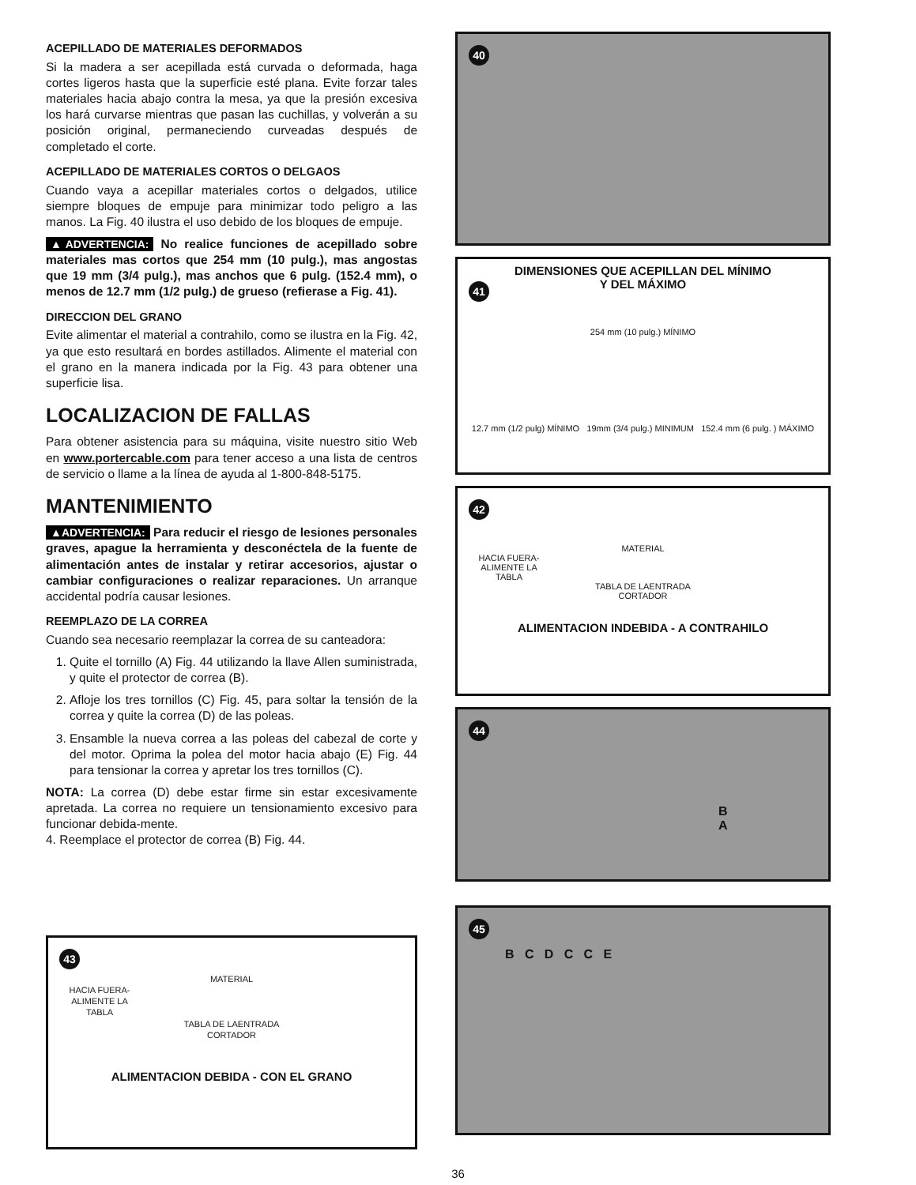ACEPILLADO DE MATERIALES DEFORMADOS
Si la madera a ser acepillada está curvada o deformada, haga cortes ligeros hasta que la superficie esté plana. Evite forzar tales materiales hacia abajo contra la mesa, ya que la presión excesiva los hará curvarse mientras que pasan las cuchillas, y volverán a su posición original, permaneciendo curveadas después de completado el corte.
ACEPILLADO DE MATERIALES CORTOS O DELGAOS
Cuando vaya a acepillar materiales cortos o delgados, utilice siempre bloques de empuje para minimizar todo peligro a las manos. La Fig. 40 ilustra el uso debido de los bloques de empuje.
▲ADVERTENCIA: No realice funciones de acepillado sobre materiales mas cortos que 254 mm (10 pulg.), mas angostas que 19 mm (3/4 pulg.), mas anchos que 6 pulg. (152.4 mm), o menos de 12.7 mm (1/2 pulg.) de grueso (refierase a Fig. 41).
DIRECCION DEL GRANO
Evite alimentar el material a contrahilo, como se ilustra en la Fig. 42, ya que esto resultará en bordes astillados. Alimente el material con el grano en la manera indicada por la Fig. 43 para obtener una superficie lisa.
LOCALIZACION DE FALLAS
Para obtener asistencia para su máquina, visite nuestro sitio Web en www.portercable.com para tener acceso a una lista de centros de servicio o llame a la línea de ayuda al 1-800-848-5175.
MANTENIMIENTO
▲ADVERTENCIA: Para reducir el riesgo de lesiones personales graves, apague la herramienta y desconéctela de la fuente de alimentación antes de instalar y retirar accesorios, ajustar o cambiar configuraciones o realizar reparaciones. Un arranque accidental podría causar lesiones.
REEMPLAZO DE LA CORREA
Cuando sea necesario reemplazar la correa de su canteadora:
1. Quite el tornillo (A) Fig. 44 utilizando la llave Allen suministrada, y quite el protector de correa (B).
2. Afloje los tres tornillos (C) Fig. 45, para soltar la tensión de la correa y quite la correa (D) de las poleas.
3. Ensamble la nueva correa a las poleas del cabezal de corte y del motor. Oprima la polea del motor hacia abajo (E) Fig. 44 para tensionar la correa y apretar los tres tornillos (C).
NOTA: La correa (D) debe estar firme sin estar excesivamente apretada. La correa no requiere un tensionamiento excesivo para funcionar debida-mente.
4. Reemplace el protector de correa (B) Fig. 44.
43
MATERIAL
HACIA FUERA- ALIMENTE LA TABLA
TABLA DE LAENTRADA
CORTADOR
ALIMENTACION DEBIDA - CON EL GRANO
40
41
DIMENSIONES QUE ACEPILLAN DEL MÍNIMO
Y DEL MÁXIMO
254 mm (10 pulg.) MÍNIMO
12.7 mm (1/2 pulg) MÍNIMO 19mm (3/4 pulg.) MINIMUM 152.4 mm (6 pulg. ) MÁXIMO
42
MATERIAL
HACIA FUERA- ALIMENTE LA TABLA
TABLA DE LAENTRADA
CORTADOR
ALIMENTACION INDEBIDA - A CONTRAHILO
44
B
A
45
B C D C C E
36